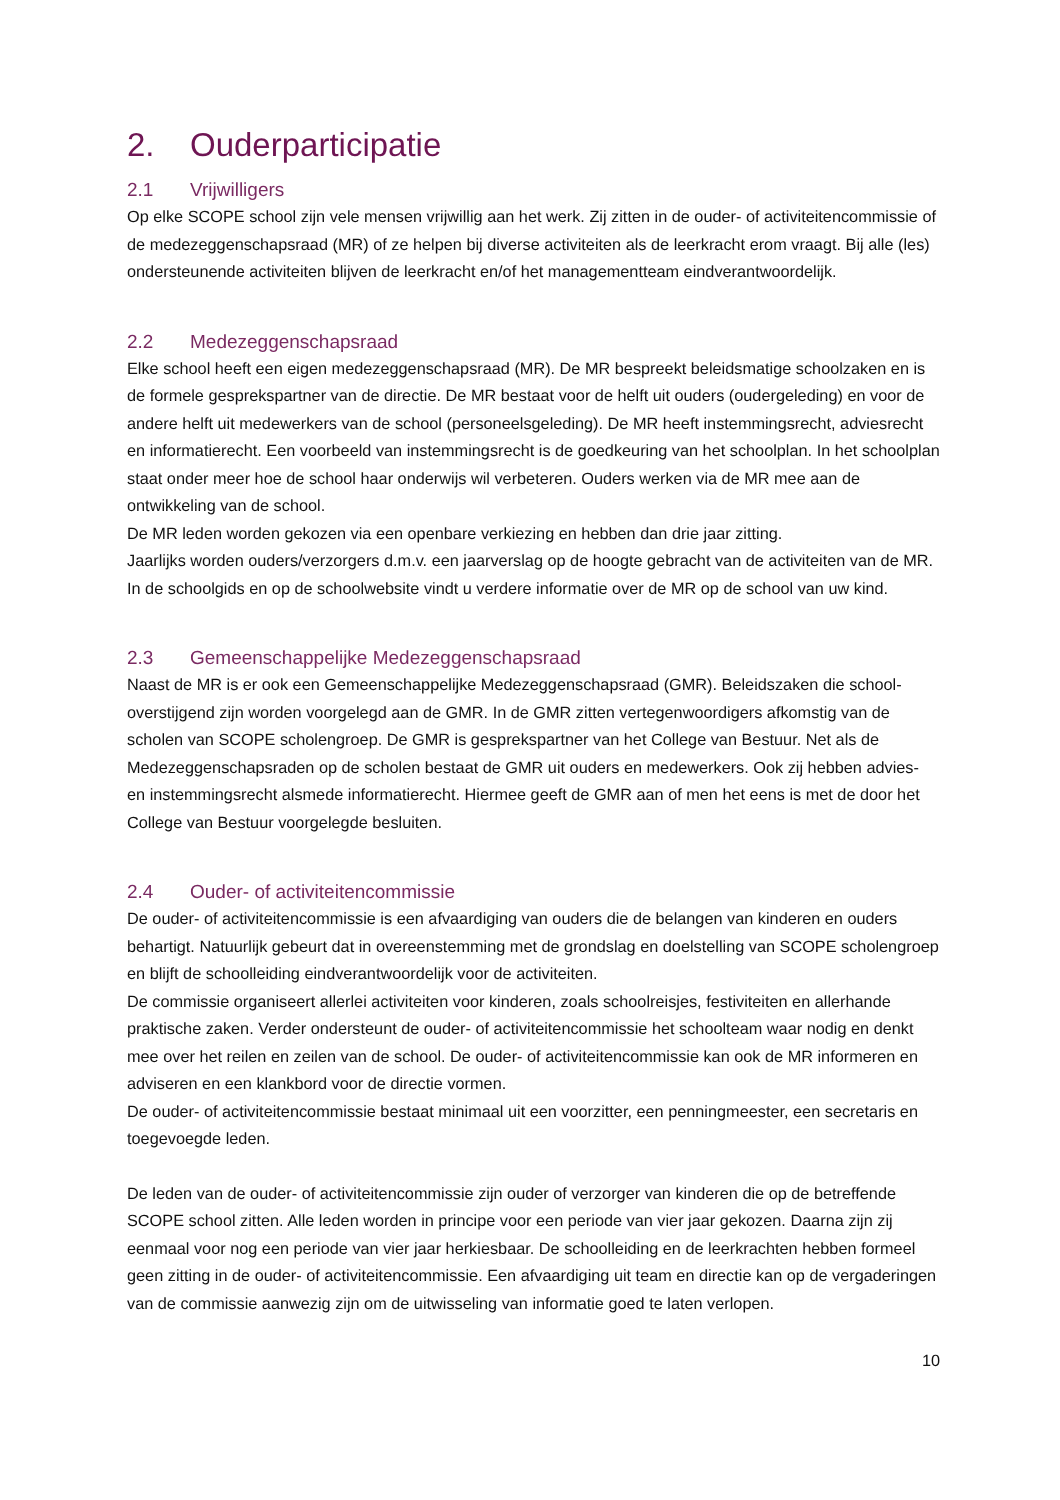2. Ouderparticipatie
2.1 Vrijwilligers
Op elke SCOPE school zijn vele mensen vrijwillig aan het werk. Zij zitten in de ouder- of activiteitencommissie of de medezeggenschapsraad (MR) of ze helpen bij diverse activiteiten als de leerkracht erom vraagt. Bij alle (les) ondersteunende activiteiten blijven de leerkracht en/of het managementteam eindverantwoordelijk.
2.2 Medezeggenschapsraad
Elke school heeft een eigen medezeggenschapsraad (MR). De MR bespreekt beleidsmatige schoolzaken en is de formele gesprekspartner van de directie. De MR bestaat voor de helft uit ouders (oudergeleding) en voor de andere helft uit medewerkers van de school (personeelsgeleding). De MR heeft instemmingsrecht, adviesrecht en informatierecht. Een voorbeeld van instemmingsrecht is de goedkeuring van het schoolplan. In het schoolplan staat onder meer hoe de school haar onderwijs wil verbeteren. Ouders werken via de MR mee aan de ontwikkeling van de school.
De MR leden worden gekozen via een openbare verkiezing en hebben dan drie jaar zitting.
Jaarlijks worden ouders/verzorgers d.m.v. een jaarverslag op de hoogte gebracht van de activiteiten van de MR. In de schoolgids en op de schoolwebsite vindt u verdere informatie over de MR op de school van uw kind.
2.3 Gemeenschappelijke Medezeggenschapsraad
Naast de MR is er ook een Gemeenschappelijke Medezeggenschapsraad (GMR). Beleidszaken die school-overstijgend zijn worden voorgelegd aan de GMR. In de GMR zitten vertegenwoordigers afkomstig van de scholen van SCOPE scholengroep. De GMR is gesprekspartner van het College van Bestuur. Net als de Medezeggenschapsraden op de scholen bestaat de GMR uit ouders en medewerkers. Ook zij hebben advies- en instemmingsrecht alsmede informatierecht. Hiermee geeft de GMR aan of men het eens is met de door het College van Bestuur voorgelegde besluiten.
2.4 Ouder- of activiteitencommissie
De ouder- of activiteitencommissie is een afvaardiging van ouders die de belangen van kinderen en ouders behartigt. Natuurlijk gebeurt dat in overeenstemming met de grondslag en doelstelling van SCOPE scholengroep en blijft de schoolleiding eindverantwoordelijk voor de activiteiten.
De commissie organiseert allerlei activiteiten voor kinderen, zoals schoolreisjes, festiviteiten en allerhande praktische zaken. Verder ondersteunt de ouder- of activiteitencommissie het schoolteam waar nodig en denkt mee over het reilen en zeilen van de school. De ouder- of activiteitencommissie kan ook de MR informeren en adviseren en een klankbord voor de directie vormen.
De ouder- of activiteitencommissie bestaat minimaal uit een voorzitter, een penningmeester, een secretaris en toegevoegde leden.
De leden van de ouder- of activiteitencommissie zijn ouder of verzorger van kinderen die op de betreffende SCOPE school zitten. Alle leden worden in principe voor een periode van vier jaar gekozen. Daarna zijn zij eenmaal voor nog een periode van vier jaar herkiesbaar. De schoolleiding en de leerkrachten hebben formeel geen zitting in de ouder- of activiteitencommissie. Een afvaardiging uit team en directie kan op de vergaderingen van de commissie aanwezig zijn om de uitwisseling van informatie goed te laten verlopen.
10